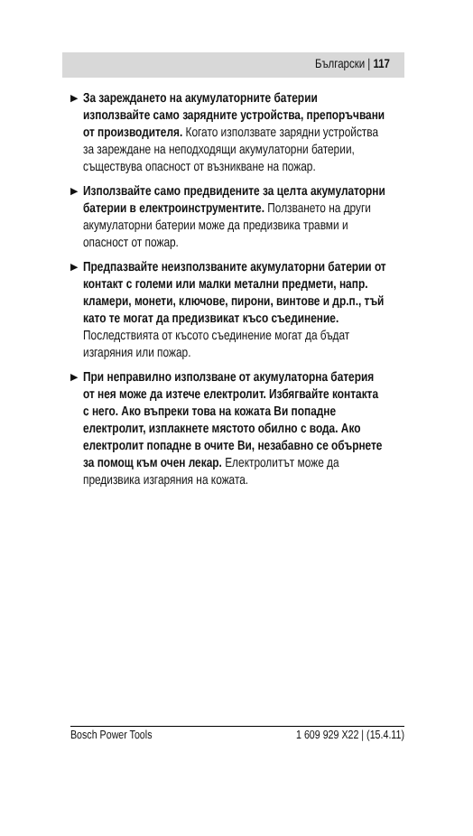Български | 117
▶
За зареждането на акумулаторните батерии използвайте само зарядните устройства, препоръчвани от производителя. Когато използвате зарядни устройства за зареждане на неподходящи акумулаторни батерии, съществува опасност от възникване на пожар.
▶
Използвайте само предвидените за целта акумулаторни батерии в електроинструментите. Ползването на други акумулаторни батерии може да предизвика травми и опасност от пожар.
▶
Предпазвайте неизползваните акумулаторни батерии от контакт с големи или малки метални предмети, напр. кламери, монети, ключове, пирони, винтове и др.п., тъй като те могат да предизвикат късо съединение. Последствията от късото съединение могат да бъдат изгаряния или пожар.
▶
При неправилно използване от акумулаторна батерия от нея може да изтече електролит. Избягвайте контакта с него. Ако въпреки това на кожата Ви попадне електролит, изплакнете мястото обилно с вода. Ако електролит попадне в очите Ви, незабавно се обърнете за помощ към очен лекар. Електролитът може да предизвика изгаряния на кожата.
Bosch Power Tools 1 609 929 X22 | (15.4.11)